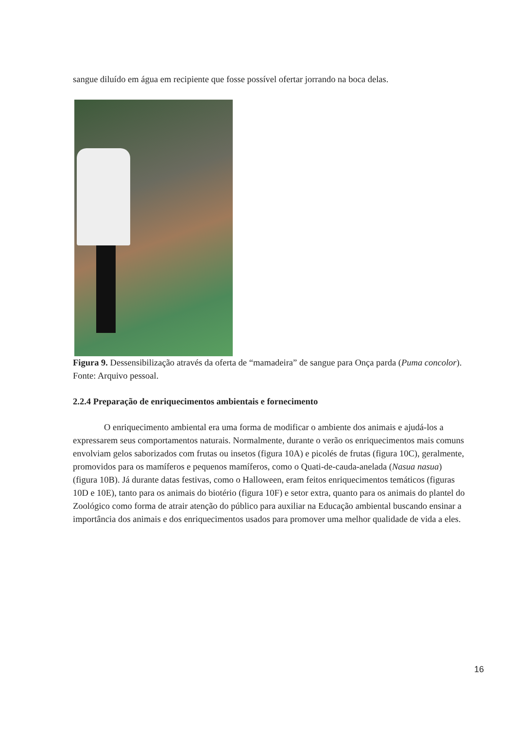sangue diluído em água em recipiente que fosse possível ofertar jorrando na boca delas.
Figura 9. Dessensibilização através da oferta de “mamadeira” de sangue para Onça parda (Puma concolor). Fonte: Arquivo pessoal.
2.2.4 Preparação de enriquecimentos ambientais e fornecimento
O enriquecimento ambiental era uma forma de modificar o ambiente dos animais e ajudá-los a expressarem seus comportamentos naturais. Normalmente, durante o verão os enriquecimentos mais comuns envolviam gelos saborizados com frutas ou insetos (figura 10A) e picolés de frutas (figura 10C), geralmente, promovidos para os mamíferos e pequenos mamíferos, como o Quati-de-cauda-anelada (Nasua nasua) (figura 10B). Já durante datas festivas, como o Halloween, eram feitos enriquecimentos temáticos (figuras 10D e 10E), tanto para os animais do biotério (figura 10F) e setor extra, quanto para os animais do plantel do Zoológico como forma de atrair atenção do público para auxiliar na Educação ambiental buscando ensinar a importância dos animais e dos enriquecimentos usados para promover uma melhor qualidade de vida a eles.
16